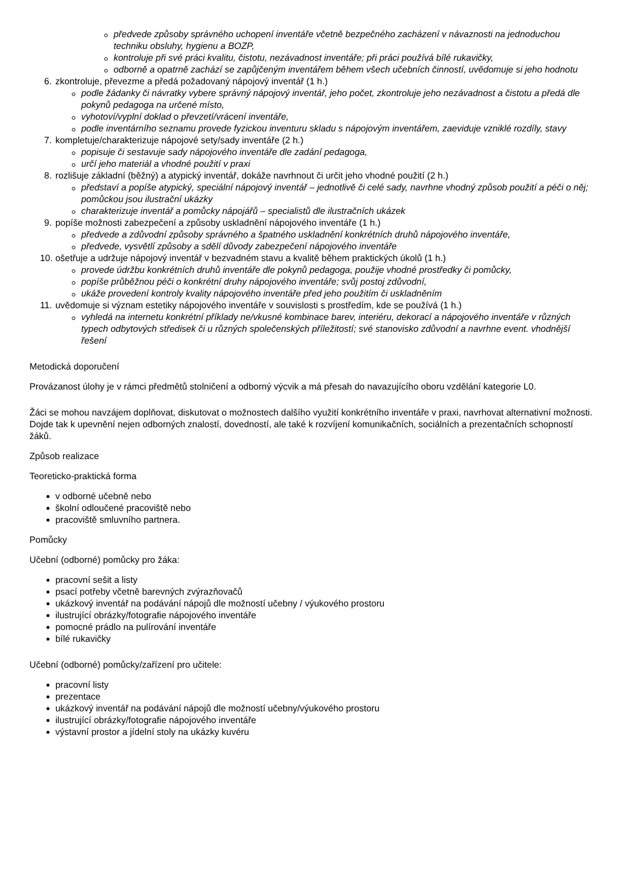předvede způsoby správného uchopení inventáře včetně bezpečného zacházení v návaznosti na jednoduchou techniku obsluhy, hygienu a BOZP,
kontroluje při své práci kvalitu, čistotu, nezávadnost inventáře; při práci používá bílé rukavičky,
odborně a opatrně zachází se zapůjčeným inventářem během všech učebních činností, uvědomuje si jeho hodnotu
6. zkontroluje, převezme a předá požadovaný nápojový inventář (1 h.)
podle žádanky či návratky vybere správný nápojový inventář, jeho počet, zkontroluje jeho nezávadnost a čistotu a předá dle pokynů pedagoga na určené místo,
vyhotoví/vyplní doklad o převzetí/vrácení inventáře,
podle inventárního seznamu provede fyzickou inventuru skladu s nápojovým inventářem, zaeviduje vzniklé rozdíly, stavy
7. kompletuje/charakterizuje nápojové sety/sady inventáře (2 h.)
popisuje či sestavuje sady nápojového inventáře dle zadání pedagoga,
určí jeho materiál a vhodné použití v praxi
8. rozlišuje základní (běžný) a atypický inventář, dokáže navrhnout či určit jeho vhodné použití (2 h.)
představí a popíše atypický, speciální nápojový inventář – jednotlivě či celé sady, navrhne vhodný způsob použití a péči o něj; pomůckou jsou ilustrační ukázky
charakterizuje inventář a pomůcky nápojářů – specialistů dle ilustračních ukázek
9. popíše možnosti zabezpečení a způsoby uskladnění nápojového inventáře (1 h.)
předvede a zdůvodní způsoby správného a špatného uskladnění konkrétních druhů nápojového inventáře,
předvede, vysvětlí způsoby a sdělí důvody zabezpečení nápojového inventáře
10. ošetřuje a udržuje nápojový inventář v bezvadném stavu a kvalitě během praktických úkolů (1 h.)
provede údržbu konkrétních druhů inventáře dle pokynů pedagoga, použije vhodné prostředky či pomůcky,
popíše průběžnou péči o konkrétní druhy nápojového inventáře; svůj postoj zdůvodní,
ukáže provedení kontroly kvality nápojového inventáře před jeho použitím či uskladněním
11. uvědomuje si význam estetiky nápojového inventáře v souvislosti s prostředím, kde se používá (1 h.)
vyhledá na internetu konkrétní příklady ne/vkusné kombinace barev, interiéru, dekorací a nápojového inventáře v různých typech odbytových středisek či u různých společenských příležitostí; své stanovisko zdůvodní a navrhne event. vhodnější řešení
Metodická doporučení
Provázanost úlohy je v rámci předmětů stolničení a odborný výcvik a má přesah do navazujícího oboru vzdělání kategorie L0.
Žáci se mohou navzájem doplňovat, diskutovat o možnostech dalšího využití konkrétního inventáře v praxi, navrhovat alternativní možnosti. Dojde tak k upevnění nejen odborných znalostí, dovedností, ale také k rozvíjení komunikačních, sociálních a prezentačních schopností žáků.
Způsob realizace
Teoreticko-praktická forma
v odborné učebně nebo
školní odloučené pracoviště nebo
pracoviště smluvního partnera.
Pomůcky
Učební (odborné) pomůcky pro žáka:
pracovní sešit a listy
psací potřeby včetně barevných zvýrazňovačů
ukázkový inventář na podávání nápojů dle možností učebny / výukového prostoru
ilustrující obrázky/fotografie nápojového inventáře
pomocné prádlo na pulírování inventáře
bílé rukavičky
Učební (odborné) pomůcky/zařízení pro učitele:
pracovní listy
prezentace
ukázkový inventář na podávání nápojů dle možností učebny/výukového prostoru
ilustrující obrázky/fotografie nápojového inventáře
výstavní prostor a jídelní stoly na ukázky kuvéru